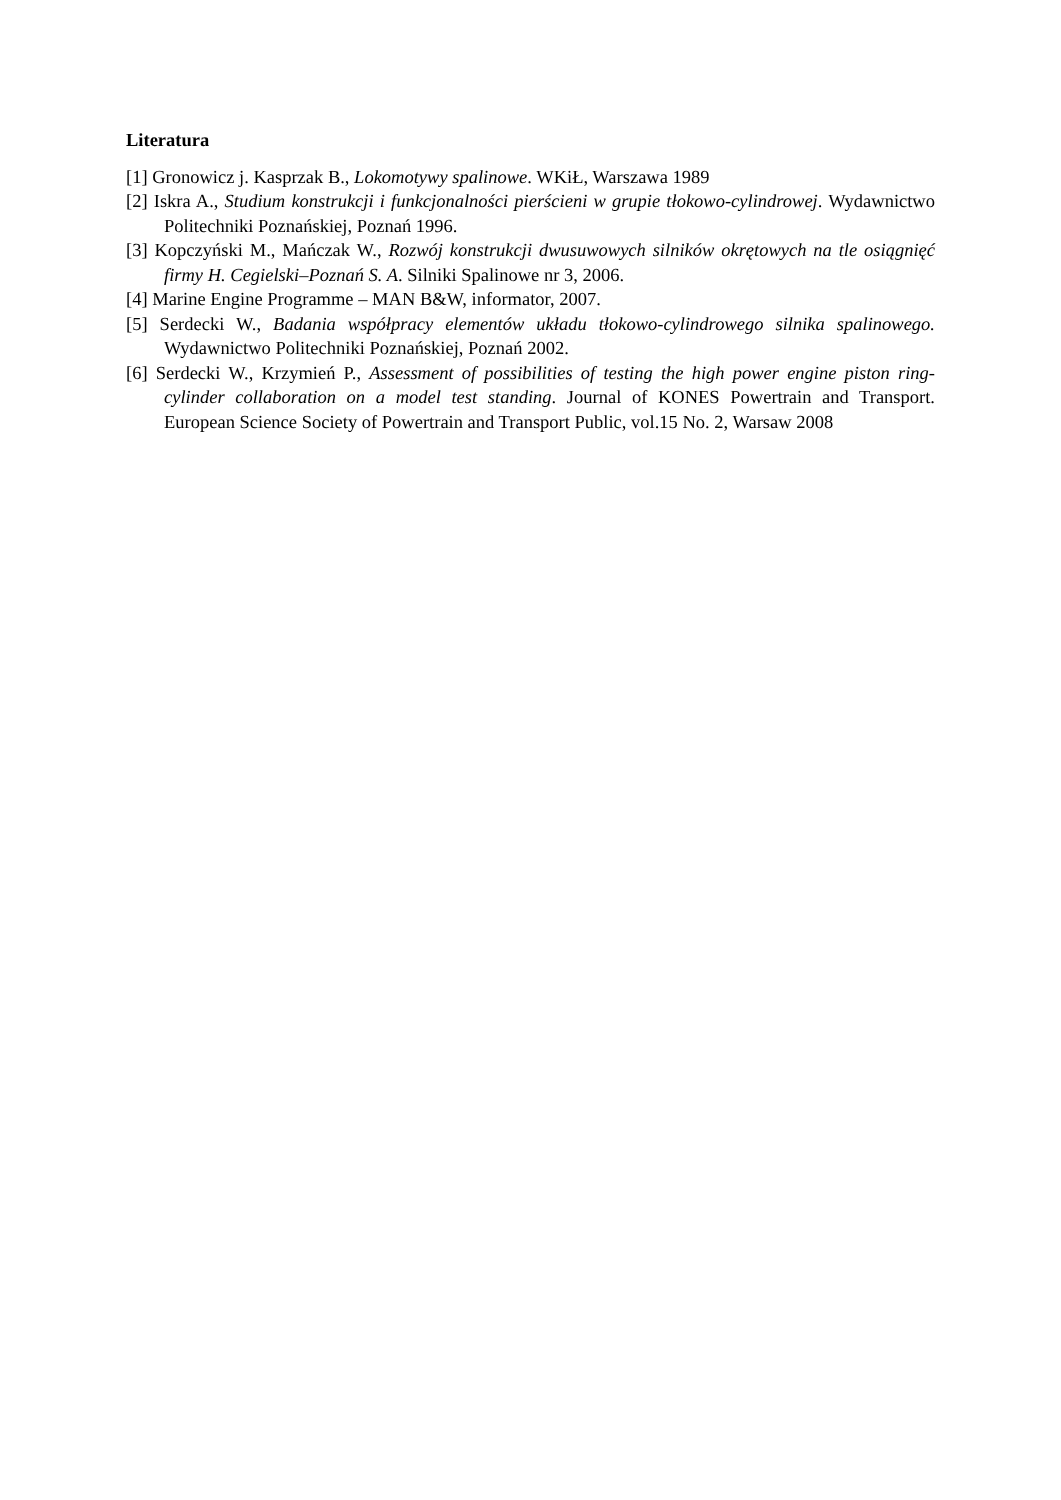Literatura
[1] Gronowicz j. Kasprzak B., Lokomotywy spalinowe. WKiŁ, Warszawa 1989
[2] Iskra A., Studium konstrukcji i funkcjonalności pierścieni w grupie tłokowo-cylindrowej. Wydawnictwo Politechniki Poznańskiej, Poznań 1996.
[3] Kopczyński M., Mańczak W., Rozwój konstrukcji dwusuwowych silników okrętowych na tle osiągnięć firmy H. Cegielski–Poznań S. A. Silniki Spalinowe nr 3, 2006.
[4] Marine Engine Programme – MAN B&W, informator, 2007.
[5] Serdecki W., Badania współpracy elementów układu tłokowo-cylindrowego silnika spalinowego. Wydawnictwo Politechniki Poznańskiej, Poznań 2002.
[6] Serdecki W., Krzymień P., Assessment of possibilities of testing the high power engine piston ring-cylinder collaboration on a model test standing. Journal of KONES Powertrain and Transport. European Science Society of Powertrain and Transport Public, vol.15 No. 2, Warsaw 2008